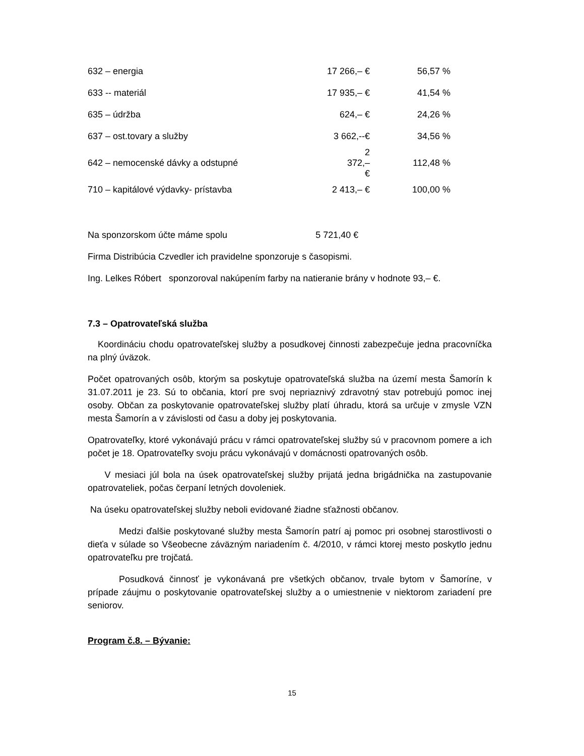| 632 – energia | 17 266,– € | 56,57 % |
| 633 -- materiál | 17 935,– € | 41,54 % |
| 635 – údržba | 624,– € | 24,26 % |
| 637 – ost.tovary a služby | 3 662,--€ | 34,56 % |
| 642 – nemocenské dávky a odstupné | 2 372,– € | 112,48 % |
| 710 – kapitálové výdavky- prístavba | 2 413,– € | 100,00 % |
Na sponzorskom účte máme spolu 5 721,40 €
Firma Distribúcia Czvedler ich pravidelne sponzoruje s časopismi.
Ing. Lelkes Róbert sponzoroval nakúpením farby na natieranie brány v hodnote 93,– €.
7.3 – Opatrovateľská služba
Koordináciu chodu opatrovateľskej služby a posudkovej činnosti zabezpečuje jedna pracovníčka na plný úväzok.
Počet opatrovaných osôb, ktorým sa poskytuje opatrovateľská služba na území mesta Šamorín k 31.07.2011 je 23. Sú to občania, ktorí pre svoj nepriaznivý zdravotný stav potrebujú pomoc inej osoby. Občan za poskytovanie opatrovateľskej služby platí úhradu, ktorá sa určuje v zmysle VZN mesta Šamorín a v závislosti od času a doby jej poskytovania.
Opatrovateľky, ktoré vykonávajú prácu v rámci opatrovateľskej služby sú v pracovnom pomere a ich počet je 18. Opatrovateľky svoju prácu vykonávajú v domácnosti opatrovaných osôb.
V mesiaci júl bola na úsek opatrovateľskej služby prijatá jedna brigádnička na zastupovanie opatrovateliek, počas čerpaní letných dovoleniek.
Na úseku opatrovateľskej služby neboli evidované žiadne sťažnosti občanov.
Medzi ďalšie poskytované služby mesta Šamorín patrí aj pomoc pri osobnej starostlivosti o dieťa v súlade so Všeobecne záväzným nariadením č. 4/2010, v rámci ktorej mesto poskytlo jednu opatrovateľku pre trojčatá.
Posudková činnosť je vykonávaná pre všetkých občanov, trvale bytom v Šamoríne, v prípade záujmu o poskytovanie opatrovateľskej služby a o umiestnenie v niektorom zariadení pre seniorov.
Program č.8. – Bývanie:
15